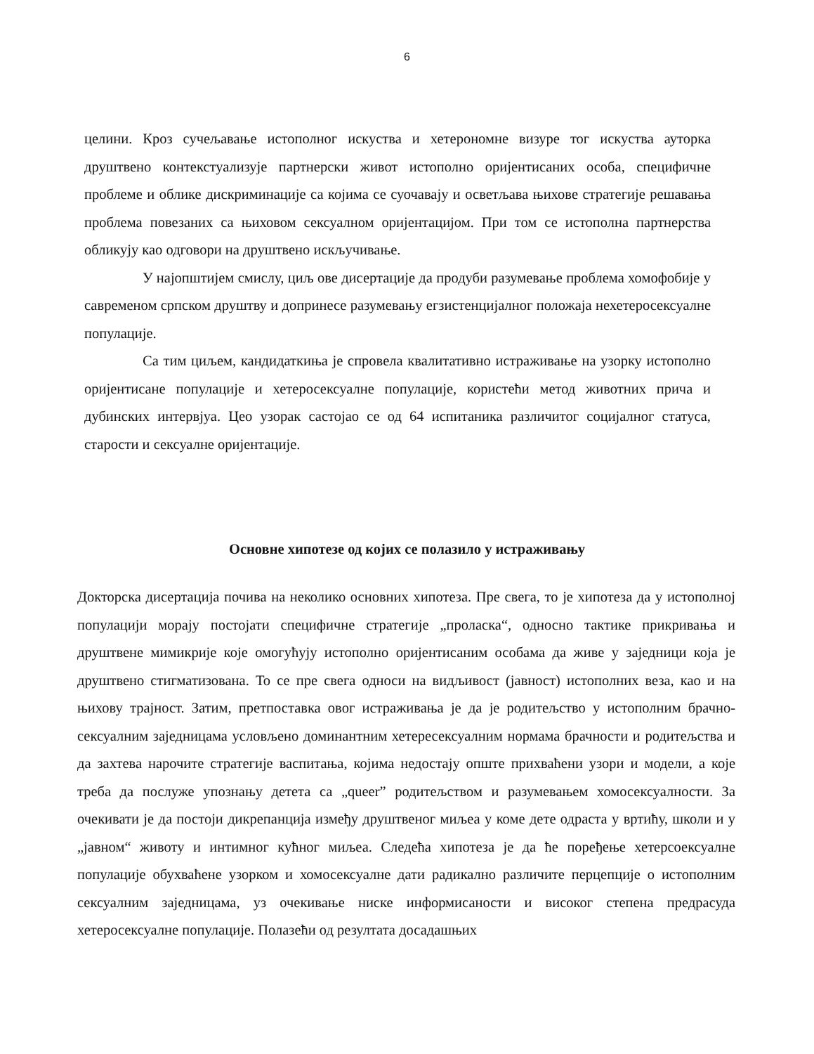6
целини. Кроз сучељавање истополног искуства и хетерономне визуре тог искуства ауторка друштвено контекстуализује партнерски живот истополно оријентисаних особа, специфичне проблеме и облике дискриминације са којима се суочавају и осветљава њихове стратегије решавања проблема повезаних са њиховом сексуалном оријентацијом. При том се истополна партнерства обликују као одговори на друштвено искључивање.
У најопштијем смислу, циљ ове дисертације да продуби разумевање проблема хомофобије у савременом српском друштву и допринесе разумевању егзистенцијалног положаја нехетеросексуалне популације.
Са тим циљем, кандидаткиња је спровела квалитативно истраживање на узорку истополно оријентисане популације и хетеросексуалне популације, користећи метод животних прича и дубинских интервјуа. Цео узорак састојао се од 64 испитаника различитог социјалног статуса, старости и сексуалне оријентације.
Основне хипотезе од којих се полазило у истраживању
Докторска дисертација почива на неколико основних хипотеза. Пре свега, то је хипотеза да у истополној популацији морају постојати специфичне стратегије „проласка“, односно тактике прикривања и друштвене мимикрије које омогућују истополно оријентисаним особама да живе у заједници која је друштвено стигматизована. То се пре свега односи на видљивост (јавност) истополних веза, као и на њихову трајност. Затим, претпоставка овог истраживања је да је родитељство у истополним брачно-сексуалним заједницама условљено доминантним хетересексуалним нормама брачности и родитељства и да захтева нарочите стратегије васпитања, којима недостају опште прихваћени узори и модели, а које треба да послуже упознању детета са „queer” родитељством и разумевањем хомосексуалности. За очекивати је да постоји дикрепанција између друштвеног миљеа у коме дете одраста у вртићу, школи и у „јавном“ животу и интимног кућног миљеа. Следећа хипотеза је да ће поређење хетерсоексуалне популације обухваћене узорком и хомосексуалне дати радикално различите перцепције о истополним сексуалним заједницама, уз очекивање ниске информисаности и високог степена предрасуда хетеросексуалне популације. Полазећи од резултата досадашњих